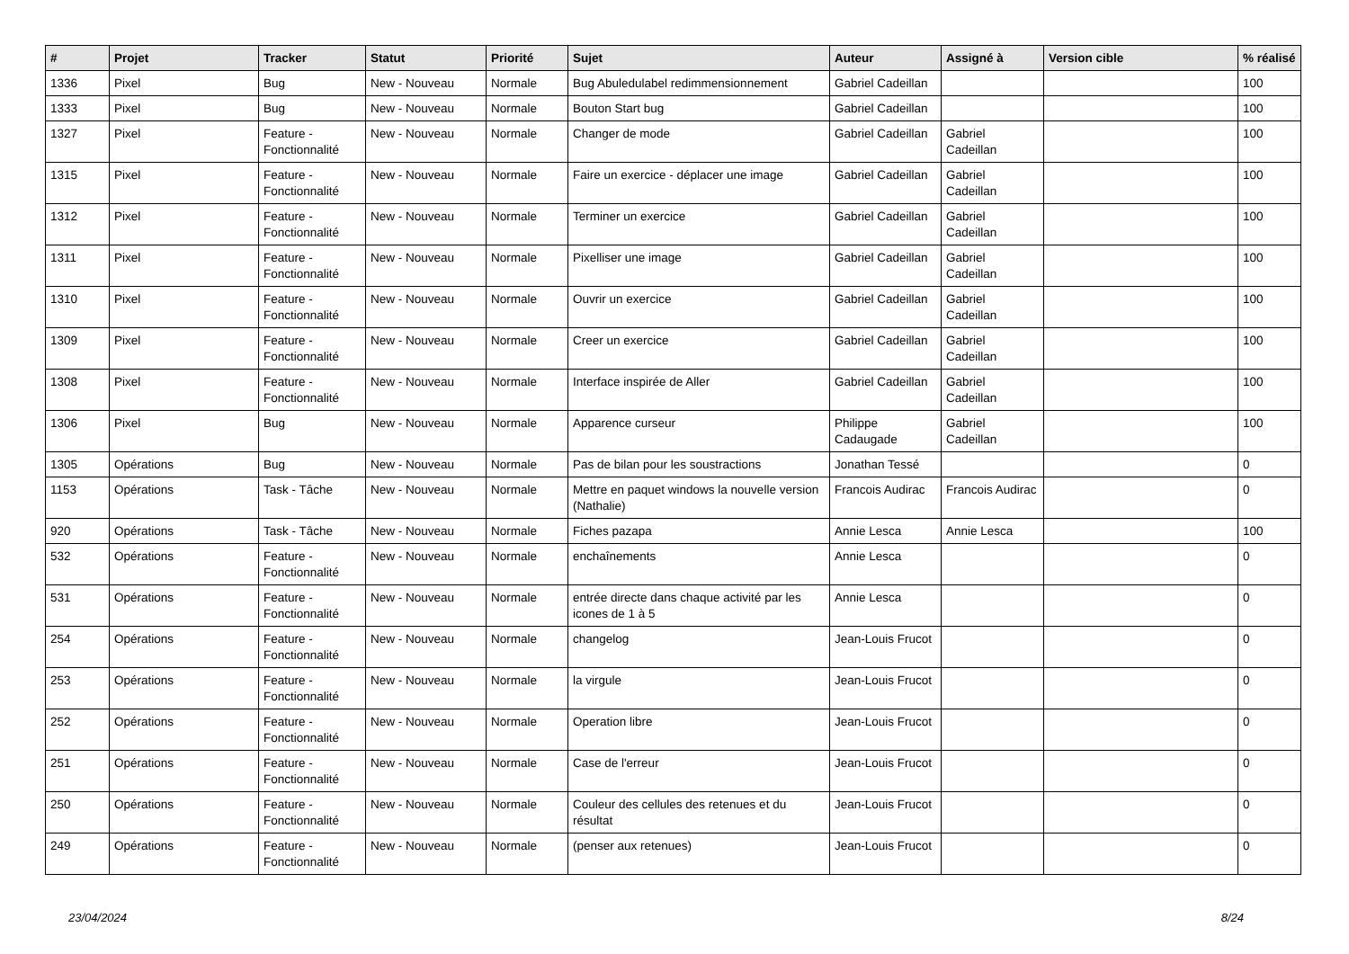| # | Projet | Tracker | Statut | Priorité | Sujet | Auteur | Assigné à | Version cible | % réalisé |
| --- | --- | --- | --- | --- | --- | --- | --- | --- | --- |
| 1336 | Pixel | Bug | New - Nouveau | Normale | Bug Abuledulabel redimmensionnement | Gabriel Cadeillan | | | 100 |
| 1333 | Pixel | Bug | New - Nouveau | Normale | Bouton Start bug | Gabriel Cadeillan | | | 100 |
| 1327 | Pixel | Feature - Fonctionnalité | New - Nouveau | Normale | Changer de mode | Gabriel Cadeillan | Gabriel Cadeillan | | 100 |
| 1315 | Pixel | Feature - Fonctionnalité | New - Nouveau | Normale | Faire un exercice - déplacer une image | Gabriel Cadeillan | Gabriel Cadeillan | | 100 |
| 1312 | Pixel | Feature - Fonctionnalité | New - Nouveau | Normale | Terminer un exercice | Gabriel Cadeillan | Gabriel Cadeillan | | 100 |
| 1311 | Pixel | Feature - Fonctionnalité | New - Nouveau | Normale | Pixelliser une image | Gabriel Cadeillan | Gabriel Cadeillan | | 100 |
| 1310 | Pixel | Feature - Fonctionnalité | New - Nouveau | Normale | Ouvrir un exercice | Gabriel Cadeillan | Gabriel Cadeillan | | 100 |
| 1309 | Pixel | Feature - Fonctionnalité | New - Nouveau | Normale | Creer un exercice | Gabriel Cadeillan | Gabriel Cadeillan | | 100 |
| 1308 | Pixel | Feature - Fonctionnalité | New - Nouveau | Normale | Interface inspirée de Aller | Gabriel Cadeillan | Gabriel Cadeillan | | 100 |
| 1306 | Pixel | Bug | New - Nouveau | Normale | Apparence curseur | Philippe Cadaugade | Gabriel Cadeillan | | 100 |
| 1305 | Opérations | Bug | New - Nouveau | Normale | Pas de bilan pour les soustractions | Jonathan Tessé | | | 0 |
| 1153 | Opérations | Task - Tâche | New - Nouveau | Normale | Mettre en paquet windows la nouvelle version (Nathalie) | Francois Audirac | Francois Audirac | | 0 |
| 920 | Opérations | Task - Tâche | New - Nouveau | Normale | Fiches pazapa | Annie Lesca | Annie Lesca | | 100 |
| 532 | Opérations | Feature - Fonctionnalité | New - Nouveau | Normale | enchaînements | Annie Lesca | | | 0 |
| 531 | Opérations | Feature - Fonctionnalité | New - Nouveau | Normale | entrée directe dans chaque activité par les icones de 1 à 5 | Annie Lesca | | | 0 |
| 254 | Opérations | Feature - Fonctionnalité | New - Nouveau | Normale | changelog | Jean-Louis Frucot | | | 0 |
| 253 | Opérations | Feature - Fonctionnalité | New - Nouveau | Normale | la virgule | Jean-Louis Frucot | | | 0 |
| 252 | Opérations | Feature - Fonctionnalité | New - Nouveau | Normale | Operation libre | Jean-Louis Frucot | | | 0 |
| 251 | Opérations | Feature - Fonctionnalité | New - Nouveau | Normale | Case de l'erreur | Jean-Louis Frucot | | | 0 |
| 250 | Opérations | Feature - Fonctionnalité | New - Nouveau | Normale | Couleur des cellules des retenues et du résultat | Jean-Louis Frucot | | | 0 |
| 249 | Opérations | Feature - Fonctionnalité | New - Nouveau | Normale | (penser aux retenues) | Jean-Louis Frucot | | | 0 |
23/04/2024 8/24